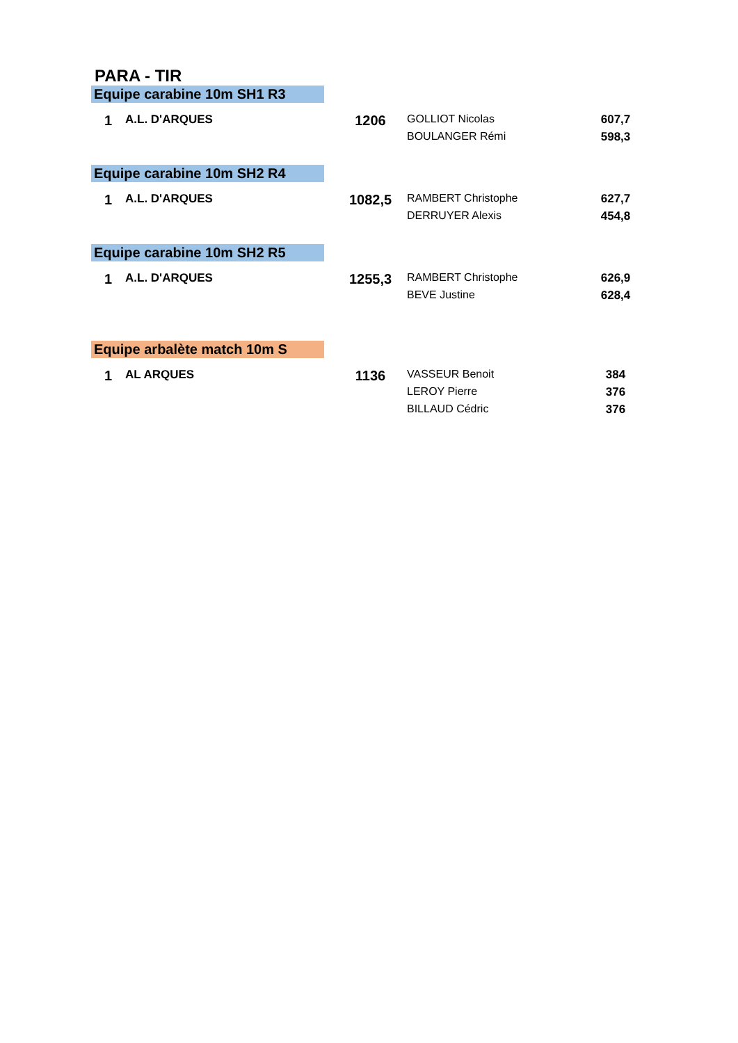PARA - TIR
Equipe carabine 10m SH1 R3
| 1 | A.L. D'ARQUES | 1206 | GOLLIOT Nicolas | 607,7 |
| | | | BOULANGER Rémi | 598,3 |
Equipe carabine 10m SH2 R4
| 1 | A.L. D'ARQUES | 1082,5 | RAMBERT Christophe | 627,7 |
| | | | DERRUYER Alexis | 454,8 |
Equipe carabine 10m SH2 R5
| 1 | A.L. D'ARQUES | 1255,3 | RAMBERT Christophe | 626,9 |
| | | | BEVE Justine | 628,4 |
Equipe arbalète match 10m S
| 1 | AL ARQUES | 1136 | VASSEUR Benoit | 384 |
| | | | LEROY Pierre | 376 |
| | | | BILLAUD Cédric | 376 |